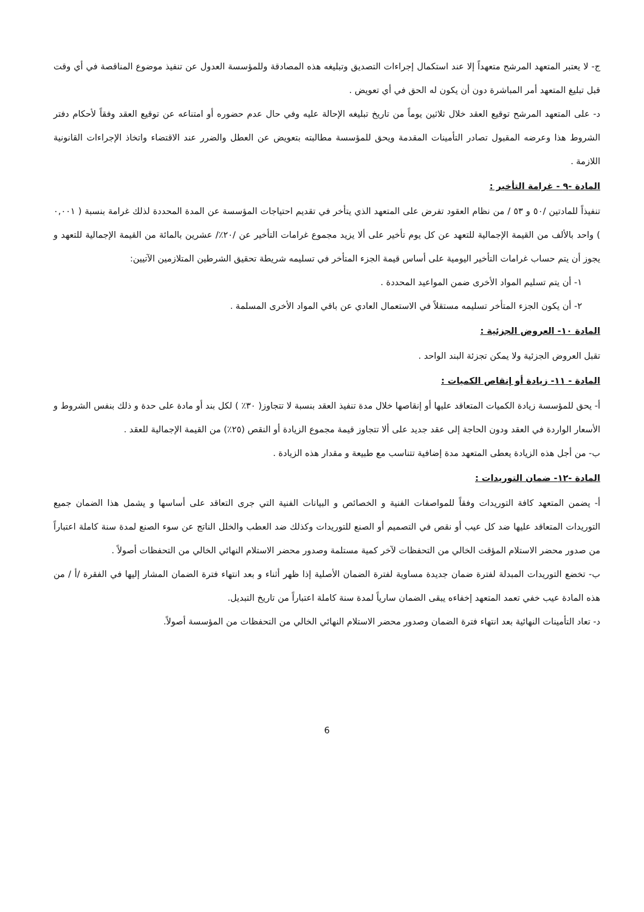ج- لا يعتبر المتعهد المرشح متعهداً إلا عند استكمال إجراءات التصديق وتبليغه هذه المصادقة وللمؤسسة العدول عن تنفيذ موضوع المناقصة في أي وقت قبل تبليغ المتعهد أمر المباشرة دون أن يكون له الحق في أي تعويض .
د- على المتعهد المرشح توقيع العقد خلال ثلاثين يوماً من تاريخ تبليغه الإحالة عليه وفي حال عدم حضوره أو امتناعه عن توقيع العقد وفقاً لأحكام دفتر الشروط هذا وعرضه المقبول تصادر التأمينات المقدمة ويحق للمؤسسة مطالبته بتعويض عن العطل والضرر عند الاقتضاء واتخاذ الإجراءات القانونية اللازمة .
المادة -٩ - غرامة التأخير :
تنفيذاً للمادتين /٥٠ و ٥٣ / من نظام العقود تفرض على المتعهد الذي يتأخر في تقديم احتياجات المؤسسة عن المدة المحددة لذلك غرامة بنسبة ( ٠,٠٠١ ) واحد بالألف من القيمة الإجمالية للتعهد عن كل يوم تأخير على ألا يزيد مجموع غرامات التأخير عن /٢٠٪/ عشرين بالمائة من القيمة الإجمالية للتعهد و يجوز أن يتم حساب غرامات التأخير اليومية على أساس قيمة الجزء المتأخر في تسليمه شريطة تحقيق الشرطين المتلازمين الآتيين:
١- أن يتم تسليم المواد الأخرى ضمن المواعيد المحددة .
٢- أن يكون الجزء المتأخر تسليمه مستقلاً في الاستعمال العادي عن باقي المواد الأخرى المسلمة .
المادة ١٠- العروض الجزئية :
تقبل العروض الجزئية ولا يمكن تجزئة البند الواحد .
المادة - ١١- زيادة أو إنقاص الكميات :
أ- يحق للمؤسسة زيادة الكميات المتعاقد عليها أو إنقاصها خلال مدة تنفيذ العقد بنسبة لا تتجاوز( ٣٠٪ ) لكل بند أو مادة على حدة و ذلك بنفس الشروط و الأسعار الواردة في العقد ودون الحاجة إلى عقد جديد على ألا تتجاوز قيمة مجموع الزيادة أو النقص (٢٥٪) من القيمة الإجمالية للعقد .
ب- من أجل هذه الزيادة يعطى المتعهد مدة إضافية تتناسب مع طبيعة و مقدار هذه الزيادة .
المادة -١٢- ضمان التوريدات :
أ- يضمن المتعهد كافة التوريدات وفقاً للمواصفات الفنية و الخصائص و البيانات الفنية التي جرى التعاقد على أساسها و يشمل هذا الضمان جميع التوريدات المتعاقد عليها ضد كل عيب أو نقص في التصميم أو الصنع للتوريدات وكذلك ضد العطب والخلل الناتج عن سوء الصنع لمدة سنة كاملة اعتباراً من صدور محضر الاستلام المؤقت الخالي من التحفظات لآخر كمية مستلمة وصدور محضر الاستلام النهائي الخالي من التحفظات أصولاً .
ب- تخضع التوريدات المبدلة لفترة ضمان جديدة مساوية لفترة الضمان الأصلية إذا ظهر أثناء و بعد انتهاء فترة الضمان المشار إليها في الفقرة /أ / من هذه المادة عيب خفي تعمد المتعهد إخفاءه يبقى الضمان سارياً لمدة سنة كاملة اعتباراً من تاريخ التبديل.
د- تعاد التأمينات النهائية بعد انتهاء فترة الضمان وصدور محضر الاستلام النهائي الخالي من التحفظات من المؤسسة أصولاً.
6